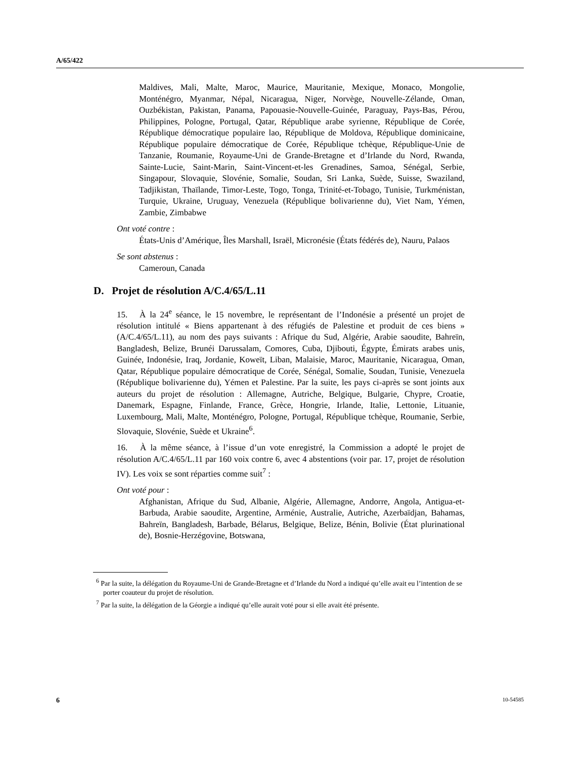A/65/422
Maldives, Mali, Malte, Maroc, Maurice, Mauritanie, Mexique, Monaco, Mongolie, Monténégro, Myanmar, Népal, Nicaragua, Niger, Norvège, Nouvelle-Zélande, Oman, Ouzbékistan, Pakistan, Panama, Papouasie-Nouvelle-Guinée, Paraguay, Pays-Bas, Pérou, Philippines, Pologne, Portugal, Qatar, République arabe syrienne, République de Corée, République démocratique populaire lao, République de Moldova, République dominicaine, République populaire démocratique de Corée, République tchèque, République-Unie de Tanzanie, Roumanie, Royaume-Uni de Grande-Bretagne et d’Irlande du Nord, Rwanda, Sainte-Lucie, Saint-Marin, Saint-Vincent-et-les Grenadines, Samoa, Sénégal, Serbie, Singapour, Slovaquie, Slovénie, Somalie, Soudan, Sri Lanka, Suède, Suisse, Swaziland, Tadjikistan, Thaïlande, Timor-Leste, Togo, Tonga, Trinité-et-Tobago, Tunisie, Turkménistan, Turquie, Ukraine, Uruguay, Venezuela (République bolivarienne du), Viet Nam, Yémen, Zambie, Zimbabwe
Ont voté contre :
États-Unis d’Amérique, Îles Marshall, Israël, Micronésie (États fédérés de), Nauru, Palaos
Se sont abstenus :
Cameroun, Canada
D. Projet de résolution A/C.4/65/L.11
15. À la 24<sup>e</sup> séance, le 15 novembre, le représentant de l’Indonésie a présenté un projet de résolution intitulé « Biens appartenant à des réfugiés de Palestine et produit de ces biens » (A/C.4/65/L.11), au nom des pays suivants : Afrique du Sud, Algérie, Arabie saoudite, Bahreïn, Bangladesh, Belize, Brunéi Darussalam, Comores, Cuba, Djibouti, Égypte, Émirats arabes unis, Guinée, Indonésie, Iraq, Jordanie, Koweït, Liban, Malaisie, Maroc, Mauritanie, Nicaragua, Oman, Qatar, République populaire démocratique de Corée, Sénégal, Somalie, Soudan, Tunisie, Venezuela (République bolivarienne du), Yémen et Palestine. Par la suite, les pays ci-après se sont joints aux auteurs du projet de résolution : Allemagne, Autriche, Belgique, Bulgarie, Chypre, Croatie, Danemark, Espagne, Finlande, France, Grèce, Hongrie, Irlande, Italie, Lettonie, Lituanie, Luxembourg, Mali, Malte, Monténégro, Pologne, Portugal, République tchèque, Roumanie, Serbie, Slovaquie, Slovénie, Suède et Ukraine<sup>6</sup>.
16. À la même séance, à l’issue d’un vote enregistré, la Commission a adopté le projet de résolution A/C.4/65/L.11 par 160 voix contre 6, avec 4 abstentions (voir par. 17, projet de résolution IV). Les voix se sont réparties comme suit<sup>7</sup> :
Ont voté pour :
Afghanistan, Afrique du Sud, Albanie, Algérie, Allemagne, Andorre, Angola, Antigua-et-Barbuda, Arabie saoudite, Argentine, Arménie, Australie, Autriche, Azerbaïdjan, Bahamas, Bahreïn, Bangladesh, Barbade, Bélarus, Belgique, Belize, Bénin, Bolivie (État plurinational de), Bosnie-Herzégovine, Botswana,
<sup>6</sup> Par la suite, la délégation du Royaume-Uni de Grande-Bretagne et d’Irlande du Nord a indiqué qu’elle avait eu l’intention de se porter coauteur du projet de résolution.
<sup>7</sup> Par la suite, la délégation de la Géorgie a indiqué qu’elle aurait voté pour si elle avait été présente.
6 10-54585